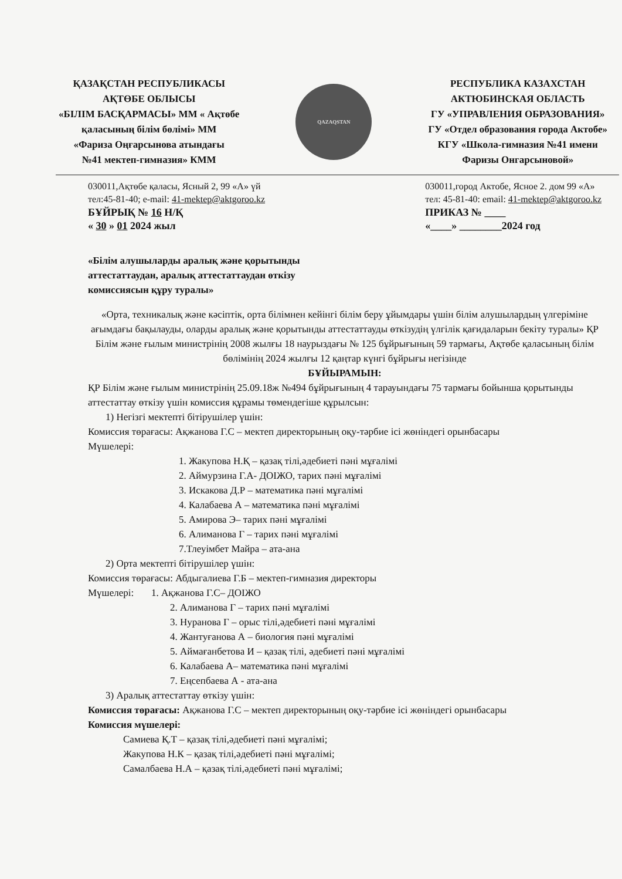ҚАЗАҚСТАН РЕСПУБЛИКАСЫ
АҚТӨБЕ ОБЛЫСЫ
«БІЛІМ БАСҚАРМАСЫ» ММ « Ақтөбе
қаласының білім бөлімі» ММ
«Фариза Оңғарсынова атындағы
№41 мектеп-гимназия» КММ
QAZAQSTAN
РЕСПУБЛИКА КАЗАХСТАН
АКТЮБИНСКАЯ ОБЛАСТЬ
ГУ «УПРАВЛЕНИЯ ОБРАЗОВАНИЯ»
ГУ «Отдел образования города Актобе»
КГУ «Школа-гимназия №41 имени
Фаризы Онгарсыновой»
030011,Ақтөбе қаласы, Ясный 2, 99 «А» үй
тел:45-81-40; e-mail: 41-mektep@aktgoroo.kz
БҰЙРЫҚ № 16 Н/Қ
« 30 » 01 2024 жыл
030011,город Актобе, Ясное 2. дом 99 «А»
тел: 45-81-40: email: 41-mektep@aktgoroo.kz
ПРИКАЗ № ____
«____» ________2024 год
«Білім алушыларды аралық және қорытынды аттестаттаудан, аралық аттестаттаудан өткізу комиссиясын құру туралы»
«Орта, техникалық және кәсіптік, орта білімнен кейінгі білім беру ұйымдары үшін білім алушылардың үлгеріміне ағымдағы бақылауды, оларды аралық және қорытынды аттестаттауды өткізудің үлгілік қағидаларын бекіту туралы» ҚР Білім және ғылым министрінің 2008 жылғы 18 наурыздағы № 125 бұйрығының 59 тармағы, Ақтөбе қаласының білім бөлімінің 2024 жылғы 12 қаңтар күнгі бұйрығы негізінде
БҰЙЫРАМЫН:
ҚР Білім және ғылым министрінің 25.09.18ж №494 бұйрығының 4 тарауындағы 75 тармағы бойынша қорытынды аттестаттау өткізу үшін комиссия құрамы төмендегіше құрылсын:
1) Негізгі мектепті бітірушілер үшін:
Комиссия төрағасы: Ақжанова Г.С – мектеп директорының оқу-тәрбие ісі жөніндегі орынбасары
Мүшелері:
1. Жакупова Н.Қ – қазақ тілі,әдебиеті пәні мұғалімі
2. Аймурзина Г.А- ДОІЖО, тарих пәні мұғалімі
3. Искакова Д.Р – математика пәні мұғалімі
4. Калабаева А – математика пәні мұғалімі
5. Амирова Э– тарих пәні мұғалімі
6. Алиманова Г – тарих пәні мұғалімі
7.Тлеуімбет Майра – ата-ана
2) Орта мектепті бітірушілер үшін:
Комиссия төрағасы: Абдыгалиева Г.Б – мектеп-гимназия директоры
Мүшелері: 1. Ақжанова Г.С– ДОІЖО
2. Алиманова Г – тарих пәні мұғалімі
3. Нуранова Г – орыс тілі,әдебиеті пәні мұғалімі
4. Жантуғанова А – биология пәні мұғалімі
5. Аймағанбетова И – қазақ тілі, әдебиеті пәні мұғалімі
6. Калабаева А– математика пәні мұғалімі
7. Еңсепбаева А - ата-ана
3) Аралық аттестаттау өткізу үшін:
Комиссия төрағасы: Ақжанова Г.С – мектеп директорының оқу-тәрбие ісі жөніндегі орынбасары
Комиссия мүшелері:
Самиева Қ.Т – қазақ тілі,әдебиеті пәні мұғалімі;
Жакупова Н.К – қазақ тілі,әдебиеті пәні мұғалімі;
Самалбаева Н.А – қазақ тілі,әдебиеті пәні мұғалімі;